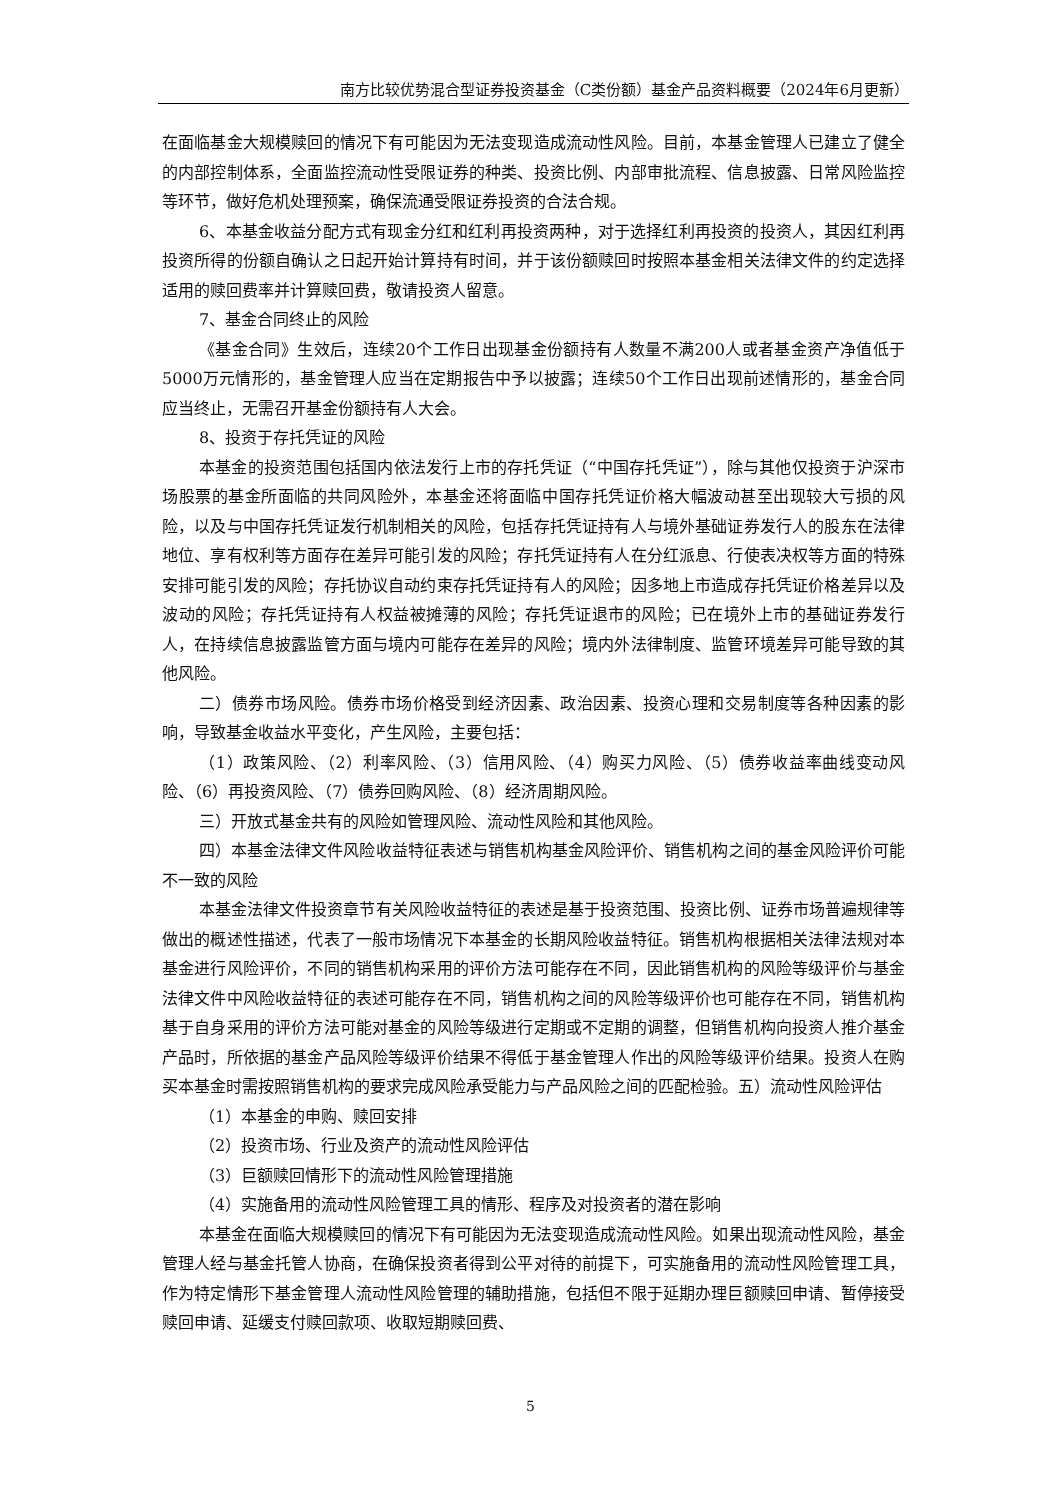南方比较优势混合型证券投资基金（C类份额）基金产品资料概要（2024年6月更新）
在面临基金大规模赎回的情况下有可能因为无法变现造成流动性风险。目前，本基金管理人已建立了健全的内部控制体系，全面监控流动性受限证券的种类、投资比例、内部审批流程、信息披露、日常风险监控等环节，做好危机处理预案，确保流通受限证券投资的合法合规。
6、本基金收益分配方式有现金分红和红利再投资两种，对于选择红利再投资的投资人，其因红利再投资所得的份额自确认之日起开始计算持有时间，并于该份额赎回时按照本基金相关法律文件的约定选择适用的赎回费率并计算赎回费，敬请投资人留意。
7、基金合同终止的风险
《基金合同》生效后，连续20个工作日出现基金份额持有人数量不满200人或者基金资产净值低于5000万元情形的，基金管理人应当在定期报告中予以披露；连续50个工作日出现前述情形的，基金合同应当终止，无需召开基金份额持有人大会。
8、投资于存托凭证的风险
本基金的投资范围包括国内依法发行上市的存托凭证（“中国存托凭证”），除与其他仅投资于沪深市场股票的基金所面临的共同风险外，本基金还将面临中国存托凭证价格大幅波动甚至出现较大亏损的风险，以及与中国存托凭证发行机制相关的风险，包括存托凭证持有人与境外基础证券发行人的股东在法律地位、享有权利等方面存在差异可能引发的风险；存托凭证持有人在分红派息、行使表决权等方面的特殊安排可能引发的风险；存托协议自动约束存托凭证持有人的风险；因多地上市造成存托凭证价格差异以及波动的风险；存托凭证持有人权益被摊薄的风险；存托凭证退市的风险；已在境外上市的基础证券发行人，在持续信息披露监管方面与境内可能存在差异的风险；境内外法律制度、监管环境差异可能导致的其他风险。
二）债券市场风险。债券市场价格受到经济因素、政治因素、投资心理和交易制度等各种因素的影响，导致基金收益水平变化，产生风险，主要包括：
（1）政策风险、（2）利率风险、（3）信用风险、（4）购买力风险、（5）债券收益率曲线变动风险、（6）再投资风险、（7）债券回购风险、（8）经济周期风险。
三）开放式基金共有的风险如管理风险、流动性风险和其他风险。
四）本基金法律文件风险收益特征表述与销售机构基金风险评价、销售机构之间的基金风险评价可能不一致的风险
本基金法律文件投资章节有关风险收益特征的表述是基于投资范围、投资比例、证券市场普遍规律等做出的概述性描述，代表了一般市场情况下本基金的长期风险收益特征。销售机构根据相关法律法规对本基金进行风险评价，不同的销售机构采用的评价方法可能存在不同，因此销售机构的风险等级评价与基金法律文件中风险收益特征的表述可能存在不同，销售机构之间的风险等级评价也可能存在不同，销售机构基于自身采用的评价方法可能对基金的风险等级进行定期或不定期的调整，但销售机构向投资人推介基金产品时，所依据的基金产品风险等级评价结果不得低于基金管理人作出的风险等级评价结果。投资人在购买本基金时需按照销售机构的要求完成风险承受能力与产品风险之间的匹配检验。五）流动性风险评估
（1）本基金的申购、赎回安排
（2）投资市场、行业及资产的流动性风险评估
（3）巨额赎回情形下的流动性风险管理措施
（4）实施备用的流动性风险管理工具的情形、程序及对投资者的潜在影响
本基金在面临大规模赎回的情况下有可能因为无法变现造成流动性风险。如果出现流动性风险，基金管理人经与基金托管人协商，在确保投资者得到公平对待的前提下，可实施备用的流动性风险管理工具，作为特定情形下基金管理人流动性风险管理的辅助措施，包括但不限于延期办理巨额赎回申请、暂停接受赎回申请、延缓支付赎回款项、收取短期赎回费、
5